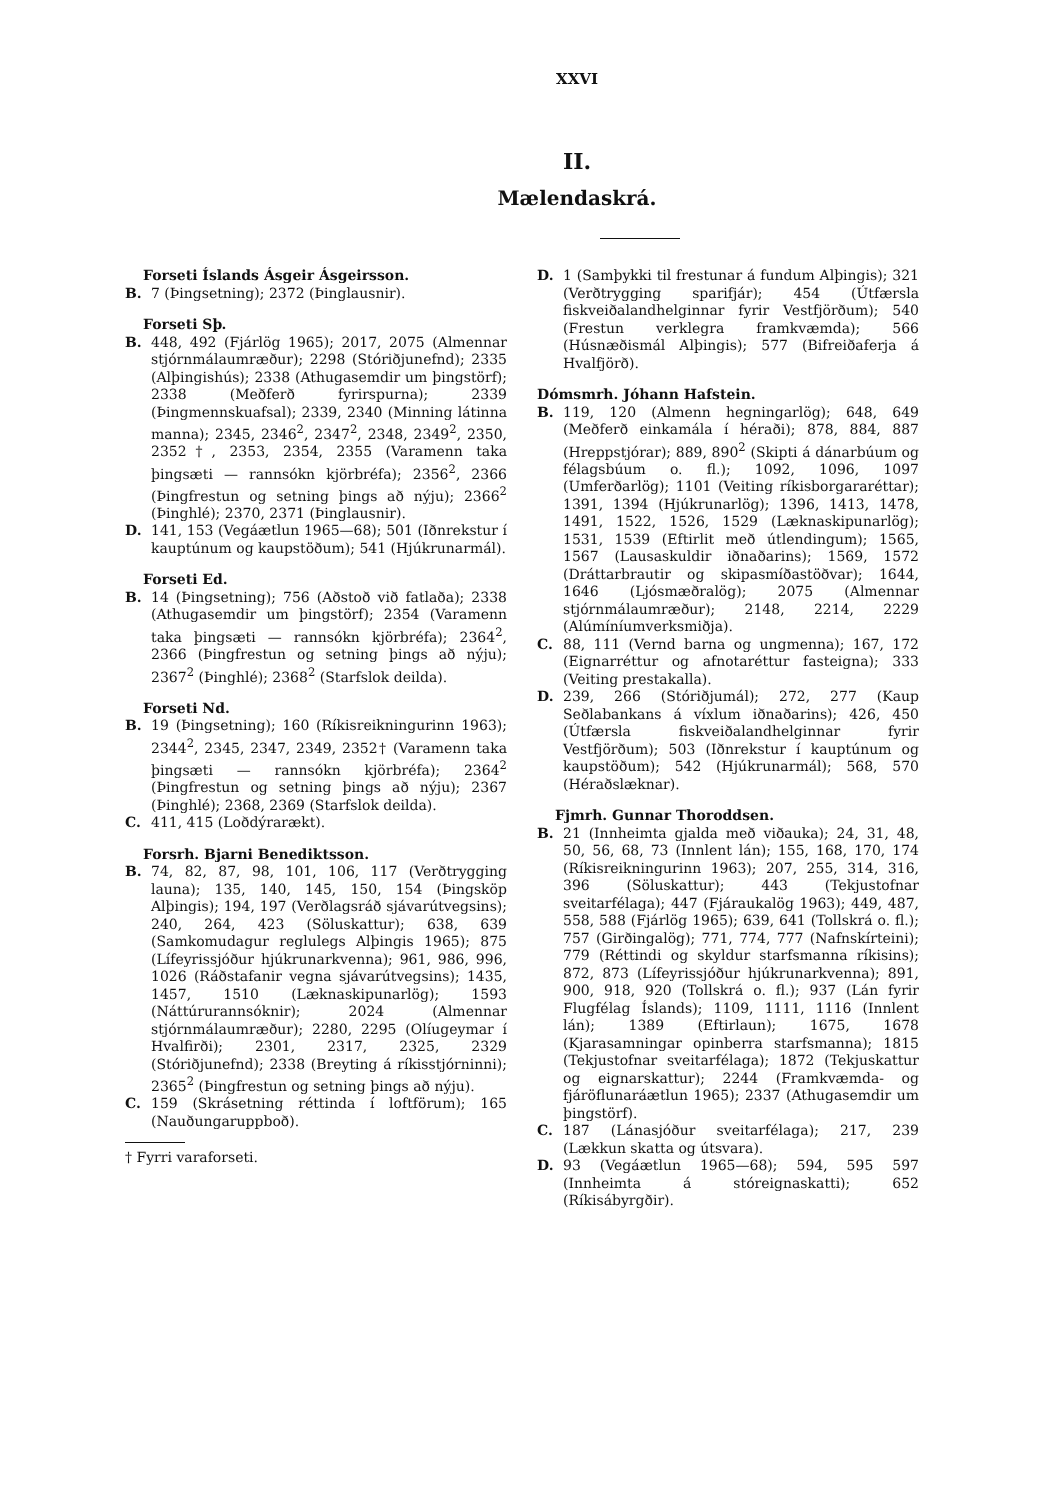XXVI
II.
Mælendaskrá.
Forseti Íslands Ásgeir Ásgeirsson.
B. 7 (Þingsetning); 2372 (Þinglausnir).
Forseti Sþ.
B. 448, 492 (Fjárlög 1965); 2017, 2075 (Almennar stjórnmálaumræður); 2298 (Stóriðjunefnd); 2335 (Alþingishús); 2338 (Athugasemdir um þingstörf); 2338 (Meðferð fyrirspurna); 2339 (Þingmennskuafsal); 2339, 2340 (Minning látinna manna); 2345, 2346<sup>2</sup>, 2347<sup>2</sup>, 2348, 2349<sup>2</sup>, 2350, 2352†, 2353, 2354, 2355 (Varamenn taka þingsæti — rannsókn kjörbréfa); 2356<sup>2</sup>, 2366 (Þingfrestun og setning þings að nýju); 2366<sup>2</sup> (Þinghlé); 2370, 2371 (Þinglausnir).
D. 141, 153 (Vegáætlun 1965—68); 501 (Iðnrekstur í kauptúnum og kaupstöðum); 541 (Hjúkrunarmál).
Forseti Ed.
B. 14 (Þingsetning); 756 (Aðstoð við fatlaða); 2338 (Athugasemdir um þingstörf); 2354 (Varamenn taka þingsæti — rannsókn kjörbréfa); 2364<sup>2</sup>, 2366 (Þingfrestun og setning þings að nýju); 2367<sup>2</sup> (Þinghlé); 2368<sup>2</sup> (Starfslok deilda).
Forseti Nd.
B. 19 (Þingsetning); 160 (Ríkisreikningurinn 1963); 2344<sup>2</sup>, 2345, 2347, 2349, 2352† (Varamenn taka þingsæti — rannsókn kjörbréfa); 2364<sup>2</sup> (Þingfrestun og setning þings að nýju); 2367 (Þinghlé); 2368, 2369 (Starfslok deilda).
C. 411, 415 (Loðdýrarækt).
Forsrh. Bjarni Benediktsson.
B. 74, 82, 87, 98, 101, 106, 117 (Verðtrygging launa); 135, 140, 145, 150, 154 (Þingsköp Alþingis); 194, 197 (Verðlagsráð sjávarútvegsins); 240, 264, 423 (Söluskattur); 638, 639 (Samkomudagur reglulegs Alþingis 1965); 875 (Lífeyrissjóður hjúkrunarkvenna); 961, 986, 996, 1026 (Ráðstafanir vegna sjávarútvegsins); 1435, 1457, 1510 (Læknaskipunarlög); 1593 (Náttúrurannsóknir); 2024 (Almennar stjórnmálaumræður); 2280, 2295 (Olíugeymar í Hvalfirði); 2301, 2317, 2325, 2329 (Stóriðjunefnd); 2338 (Breyting á ríkisstjórninni); 2365<sup>2</sup> (Þingfrestun og setning þings að nýju).
C. 159 (Skrásetning réttinda í loftförum); 165 (Nauðungaruppboð).
† Fyrri varaforseti.
D. 1 (Samþykki til frestunar á fundum Alþingis); 321 (Verðtrygging sparifjár); 454 (Útfærsla fiskveiðalandhelginnar fyrir Vestfjörðum); 540 (Frestun verklegra framkvæmda); 566 (Húsnæðismál Alþingis); 577 (Bifreiðaferja á Hvalfjörð).
Dómsmrh. Jóhann Hafstein.
B. 119, 120 (Almenn hegningarlög); 648, 649 (Meðferð einkamála í héraði); 878, 884, 887 (Hreppstjórar); 889, 890<sup>2</sup> (Skipti á dánarbúum og félagsbúum o. fl.); 1092, 1096, 1097 (Umferðarlög); 1101 (Veiting ríkisborgararéttar); 1391, 1394 (Hjúkrunarlög); 1396, 1413, 1478, 1491, 1522, 1526, 1529 (Læknaskipunarlög); 1531, 1539 (Eftirlit með útlendingum); 1565, 1567 (Lausaskuldir iðnaðarins); 1569, 1572 (Dráttarbrautir og skipasmíðastöðvar); 1644, 1646 (Ljósmæðralög); 2075 (Almennar stjórnmálaumræður); 2148, 2214, 2229 (Alúmíníumverksmiðja).
C. 88, 111 (Vernd barna og ungmenna); 167, 172 (Eignarréttur og afnotaréttur fasteigna); 333 (Veiting prestakalla).
D. 239, 266 (Stóriðjumál); 272, 277 (Kaup Seðlabankans á víxlum iðnaðarins); 426, 450 (Útfærsla fiskveiðalandhelginnar fyrir Vestfjörðum); 503 (Iðnrekstur í kauptúnum og kaupstöðum); 542 (Hjúkrunarmál); 568, 570 (Héraðslæknar).
Fjmrh. Gunnar Thoroddsen.
B. 21 (Innheimta gjalda með viðauka); 24, 31, 48, 50, 56, 68, 73 (Innlent lán); 155, 168, 170, 174 (Ríkisreikningurinn 1963); 207, 255, 314, 316, 396 (Söluskattur); 443 (Tekjustofnar sveitarfélaga); 447 (Fjáraukalög 1963); 449, 487, 558, 588 (Fjárlög 1965); 639, 641 (Tollskrá o. fl.); 757 (Girðingalög); 771, 774, 777 (Nafnskírteini); 779 (Réttindi og skyldur starfsmanna ríkisins); 872, 873 (Lífeyrissjóður hjúkrunarkvenna); 891, 900, 918, 920 (Tollskrá o. fl.); 937 (Lán fyrir Flugfélag Íslands); 1109, 1111, 1116 (Innlent lán); 1389 (Eftirlaun); 1675, 1678 (Kjarasamningar opinberra starfsmanna); 1815 (Tekjustofnar sveitarfélaga); 1872 (Tekjuskattur og eignarskattur); 2244 (Framkvæmda- og fjáröflunaráætlun 1965); 2337 (Athugasemdir um þingstörf).
C. 187 (Lánasjóður sveitarfélaga); 217, 239 (Lækkun skatta og útsvara).
D. 93 (Vegáætlun 1965—68); 594, 595 597 (Innheimta á stóreignaskatti); 652 (Ríkisábyrgðir).